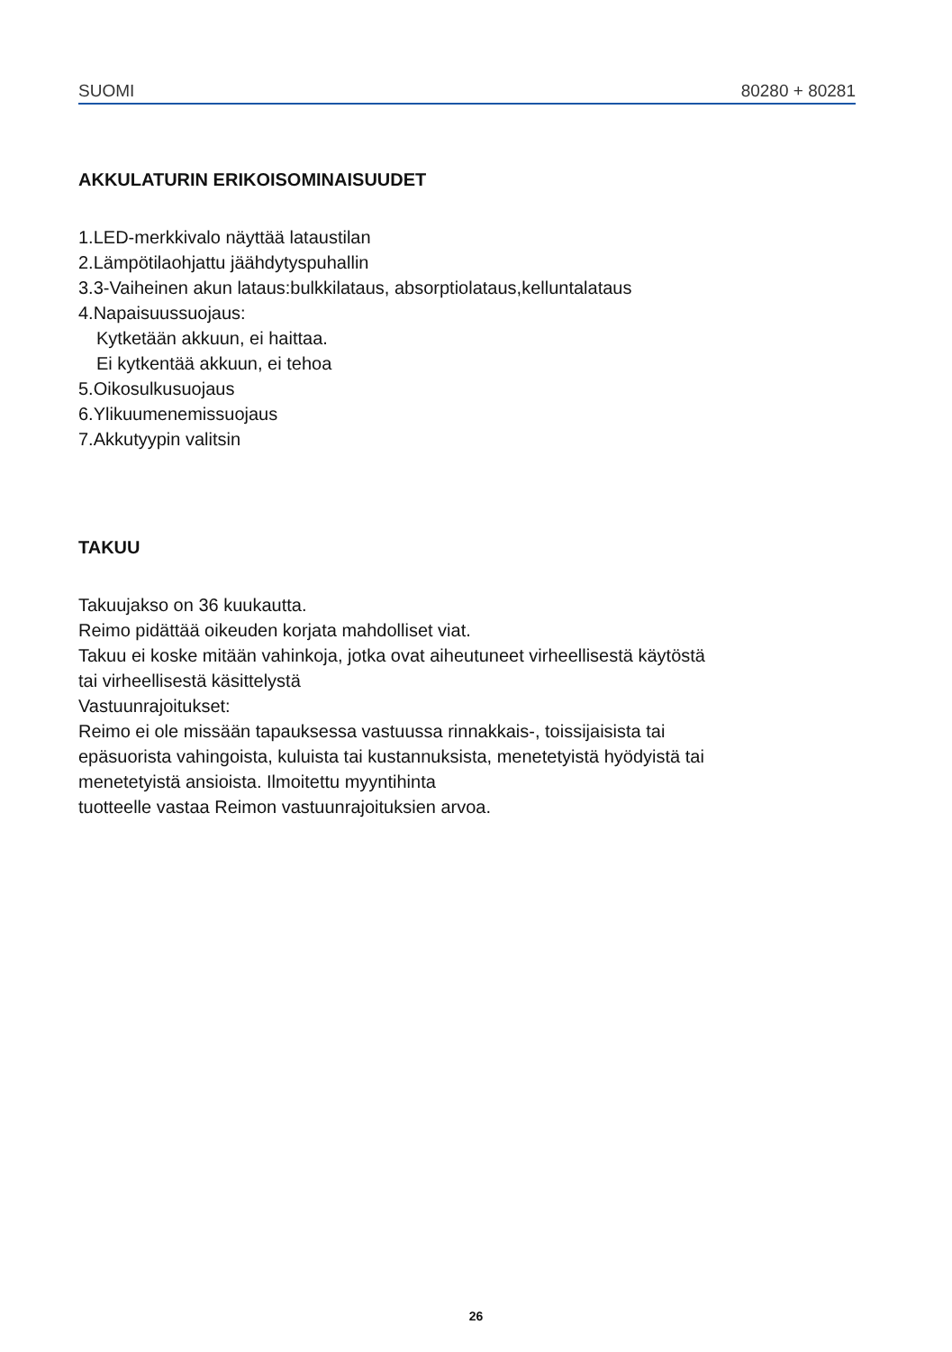SUOMI 80280 + 80281
AKKULATURIN ERIKOISOMINAISUUDET
1.LED-merkkivalo näyttää lataustilan
2.Lämpötilaohjattu jäähdytyspuhallin
3.3-Vaiheinen akun lataus:bulkkilataus, absorptiolataus,kelluntalataus
4.Napaisuussuojaus:
Kytketään akkuun, ei haittaa.
Ei kytkentää akkuun, ei tehoa
5.Oikosulkusuojaus
6.Ylikuumenemissuojaus
7.Akkutyypin valitsin
TAKUU
Takuujakso on 36 kuukautta.
Reimo pidättää oikeuden korjata mahdolliset viat.
Takuu ei koske mitään vahinkoja, jotka ovat aiheutuneet virheellisestä käytöstä
tai virheellisestä käsittelystä
Vastuunrajoitukset:
Reimo ei ole missään tapauksessa vastuussa rinnakkais-, toissijaisista tai
epäsuorista vahingoista, kuluista tai kustannuksista, menetetyistä hyödyistä tai
menetetyistä ansioista. Ilmoitettu myyntihinta
tuotteelle vastaa Reimon vastuunrajoituksien arvoa.
26